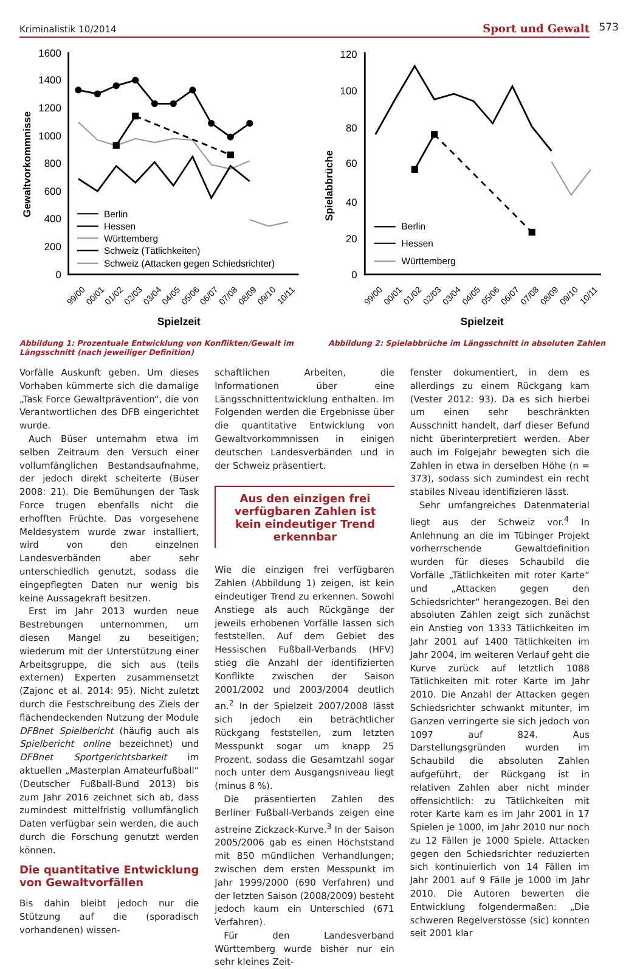Kriminalistik 10/2014 Sport und Gewalt
573
1600
1400
1200
1000
800
600
400
200
0
Gewaltvorkommnisse
Berlin
Hessen
Württemberg
Schweiz (Tätlichkeiten)
Schweiz (Attacken gegen Schiedsrichter)
99/00
00/01
01/02
02/03
03/04
04/05
05/06
06/07
07/08
08/09
09/10
10/11
Spielzeit
120
100
80
60
40
20
0
Spielabbrüche
Berlin
Hessen
Württemberg
99/00
00/01
01/02
02/03
03/04
04/05
05/06
06/07
07/08
08/09
09/10
10/11
Spielzeit
Abbildung 1: Prozentuale Entwicklung von Konflikten/Gewalt im Längsschnitt (nach jeweiliger Definition)
Abbildung 2: Spielabbrüche im Längsschnitt in absoluten Zahlen
Vorfälle Auskunft geben. Um dieses Vorhaben kümmerte sich die damalige „Task Force Gewaltprävention“, die von Verantwortlichen des DFB eingerichtet wurde.
Auch Büser unternahm etwa im selben Zeitraum den Versuch einer vollumfänglichen Bestandsaufnahme, der jedoch direkt scheiterte (Büser 2008: 21). Die Bemühungen der Task Force trugen ebenfalls nicht die erhofften Früchte. Das vorgesehene Meldesystem wurde zwar installiert, wird von den einzelnen Landesverbänden aber sehr unterschiedlich genutzt, sodass die eingepflegten Daten nur wenig bis keine Aussagekraft besitzen.
Erst im Jahr 2013 wurden neue Bestrebungen unternommen, um diesen Mangel zu beseitigen; wiederum mit der Unterstützung einer Arbeitsgruppe, die sich aus (teils externen) Experten zusammensetzt (Zajonc et al. 2014: 95). Nicht zuletzt durch die Festschreibung des Ziels der flächendeckenden Nutzung der Module DFBnet Spielbericht (häufig auch als Spielbericht online bezeichnet) und DFBnet Sportgerichtsbarkeit im aktuellen „Masterplan Amateurfußball“ (Deutscher Fußball-Bund 2013) bis zum Jahr 2016 zeichnet sich ab, dass zumindest mittelfristig vollumfänglich Daten verfügbar sein werden, die auch durch die Forschung genutzt werden können.
Die quantitative Entwicklung von Gewaltvorfällen
Bis dahin bleibt jedoch nur die Stützung auf die (sporadisch vorhandenen) wissen-
schaftlichen Arbeiten, die Informationen über eine Längsschnittentwicklung enthalten. Im Folgenden werden die Ergebnisse über die quantitative Entwicklung von Gewaltvorkommnissen in einigen deutschen Landesverbänden und in der Schweiz präsentiert.
Aus den einzigen frei verfügbaren Zahlen ist kein eindeutiger Trend erkennbar
Wie die einzigen frei verfügbaren Zahlen (Abbildung 1) zeigen, ist kein eindeutiger Trend zu erkennen. Sowohl Anstiege als auch Rückgänge der jeweils erhobenen Vorfälle lassen sich feststellen. Auf dem Gebiet des Hessischen Fußball-Verbands (HFV) stieg die Anzahl der identifizierten Konflikte zwischen der Saison 2001/2002 und 2003/2004 deutlich an.<sup>2</sup> In der Spielzeit 2007/2008 lässt sich jedoch ein beträchtlicher Rückgang feststellen, zum letzten Messpunkt sogar um knapp 25 Prozent, sodass die Gesamtzahl sogar noch unter dem Ausgangsniveau liegt (minus 8 %).
Die präsentierten Zahlen des Berliner Fußball-Verbands zeigen eine astreine Zickzack-Kurve.<sup>3</sup> In der Saison 2005/2006 gab es einen Höchststand mit 850 mündlichen Verhandlungen; zwischen dem ersten Messpunkt im Jahr 1999/2000 (690 Verfahren) und der letzten Saison (2008/2009) besteht jedoch kaum ein Unterschied (671 Verfahren).
Für den Landesverband Württemberg wurde bisher nur ein sehr kleines Zeit-
fenster dokumentiert, in dem es allerdings zu einem Rückgang kam (Vester 2012: 93). Da es sich hierbei um einen sehr beschränkten Ausschnitt handelt, darf dieser Befund nicht überinterpretiert werden. Aber auch im Folgejahr bewegten sich die Zahlen in etwa in derselben Höhe (n = 373), sodass sich zumindest ein recht stabiles Niveau identifizieren lässt.
Sehr umfangreiches Datenmaterial liegt aus der Schweiz vor.<sup>4</sup> In Anlehnung an die im Tübinger Projekt vorherrschende Gewaltdefinition wurden für dieses Schaubild die Vorfälle „Tätlichkeiten mit roter Karte“ und „Attacken gegen den Schiedsrichter“ herangezogen. Bei den absoluten Zahlen zeigt sich zunächst ein Anstieg von 1333 Tätlichkeiten im Jahr 2001 auf 1400 Tätlichkeiten im Jahr 2004, im weiteren Verlauf geht die Kurve zurück auf letztlich 1088 Tätlichkeiten mit roter Karte im Jahr 2010. Die Anzahl der Attacken gegen Schiedsrichter schwankt mitunter, im Ganzen verringerte sie sich jedoch von 1097 auf 824. Aus Darstellungsgründen wurden im Schaubild die absoluten Zahlen aufgeführt, der Rückgang ist in relativen Zahlen aber nicht minder offensichtlich: zu Tätlichkeiten mit roter Karte kam es im Jahr 2001 in 17 Spielen je 1000, im Jahr 2010 nur noch zu 12 Fällen je 1000 Spiele. Attacken gegen den Schiedsrichter reduzierten sich kontinuierlich von 14 Fällen im Jahr 2001 auf 9 Fälle je 1000 im Jahr 2010. Die Autoren bewerten die Entwicklung folgendermaßen: „Die schweren Regelverstösse (sic) konnten seit 2001 klar